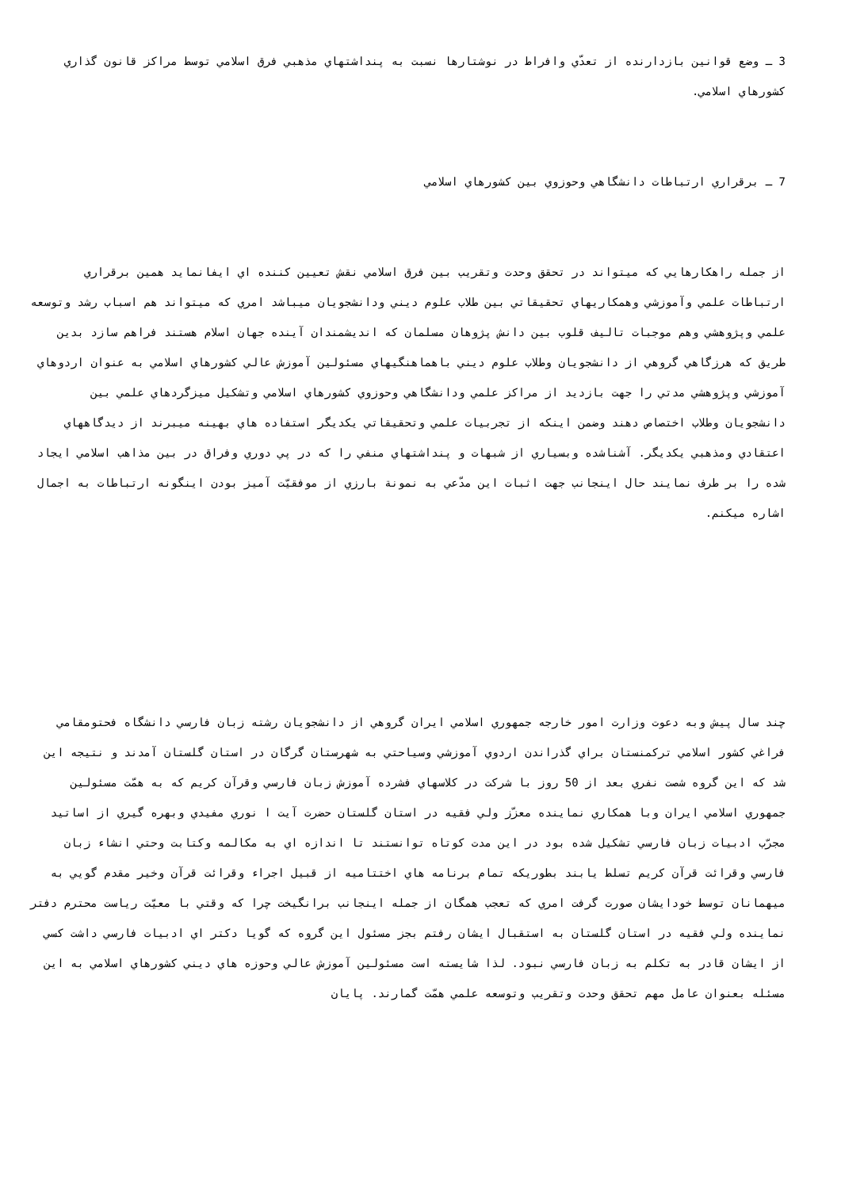3 ـ وضع قوانين بازدارنده از تعدّي وافراط در نوشتارها نسبت به پنداشتهاي مذهبي فرق اسلامي توسط مراكز قانون گذاري كشورهاي اسلامي.
7 ـ برقراري ارتباطات دانشگاهي وحوزوي بين كشورهاي اسلامي
از جمله راهكارهايي كه ميتواند در تحقق وحدت وتقريب بين فرق اسلامي نقش تعيين كننده اي ايفانمايد همين برقراري ارتباطات علمي وآموزشي وهمكاريهاي تحقيقاتي بين طلاب علوم ديني ودانشجويان ميباشد امري كه ميتواند هم اسباب رشد وتوسعه علمي وپژوهشي وهم موجبات تاليف قلوب بين دانش پژوهان مسلمان كه انديشمندان آينده جهان اسلام هستند فراهم سازد بدين طريق كه هرزگاهي گروهي از دانشجويان وطلاب علوم ديني باهماهنگيهاي مسئولين آموزش عالي كشورهاي اسلامي به عنوان اردوهاي آموزشي وپژوهشي مدتي را جهت بازديد از مراكز علمي ودانشگاهي وحوزوي كشورهاي اسلامي وتشكيل ميزگردهاي علمي بين دانشجويان وطلاب اختصاص دهند وضمن اينكه از تجربيات علمي وتحقيقاتي يكديگر استفاده هاي بهينه ميبرند از ديدگاههاي اعتقادي ومذهبي يكديگر. آشناشده وبسياري از شبهات و پنداشتهاي منفي را كه در پي دوري وفراق در بين مذاهب اسلامي ايجاد شده را بر طرف نمايند حال اينجانب جهت اثبات اين مدّعي به نمونة بارزي از موفقيّت آميز بودن اينگونه ارتباطات به اجمال اشاره ميكنم.
چند سال پيش وبه دعوت وزارت امور خارجه جمهوري اسلامي ايران گروهي از دانشجويان رشته زبان فارسي دانشگاه فحتومقامي فراغي كشور اسلامي تركمنستان براي گذراندن اردوي آموزشي وسياحتي به شهرستان گرگان در استان گلستان آمدند و نتيجه اين شد كه اين گروه شصت نفري بعد از 50 روز با شركت در كلاسهاي فشرده آموزش زبان فارسي وقرآن كريم كه به همّت مسئولين جمهوري اسلامي ايران وبا همكاري نماينده معزّز ولي فقيه در استان گلستان حضرت آيت ا نوري مفيدي وبهره گيري از اساتيد مجرّب ادبيات زبان فارسي تشكيل شده بود در اين مدت كوتاه توانستند تا اندازه اي به مكالمه وكتابت وحتي انشاء زبان فارسي وقرائت قرآن كريم تسلط يابند بطوريكه تمام برنامه هاي اختتاميه از قبيل اجراء وقرائت قرآن وخير مقدم گويي به ميهمانان توسط خودايشان صورت گرفت امري كه تعجب همگان از جمله اينجانب برانگيخت چرا كه وقتي با معيّت رياست محترم دفتر نماينده ولي فقيه در استان گلستان به استقبال ايشان رفتم بجز مسئول اين گروه كه گويا دكتر اي ادبيات فارسي داشت كسي از ايشان قادر به تكلم به زبان فارسي نبود. لذا شايسته است مسئولين آموزش عالي وحوزه هاي ديني كشورهاي اسلامي به اين مسئله بعنوان عامل مهم تحقق وحدت وتقريب وتوسعه علمي همّت گمارند. پايان